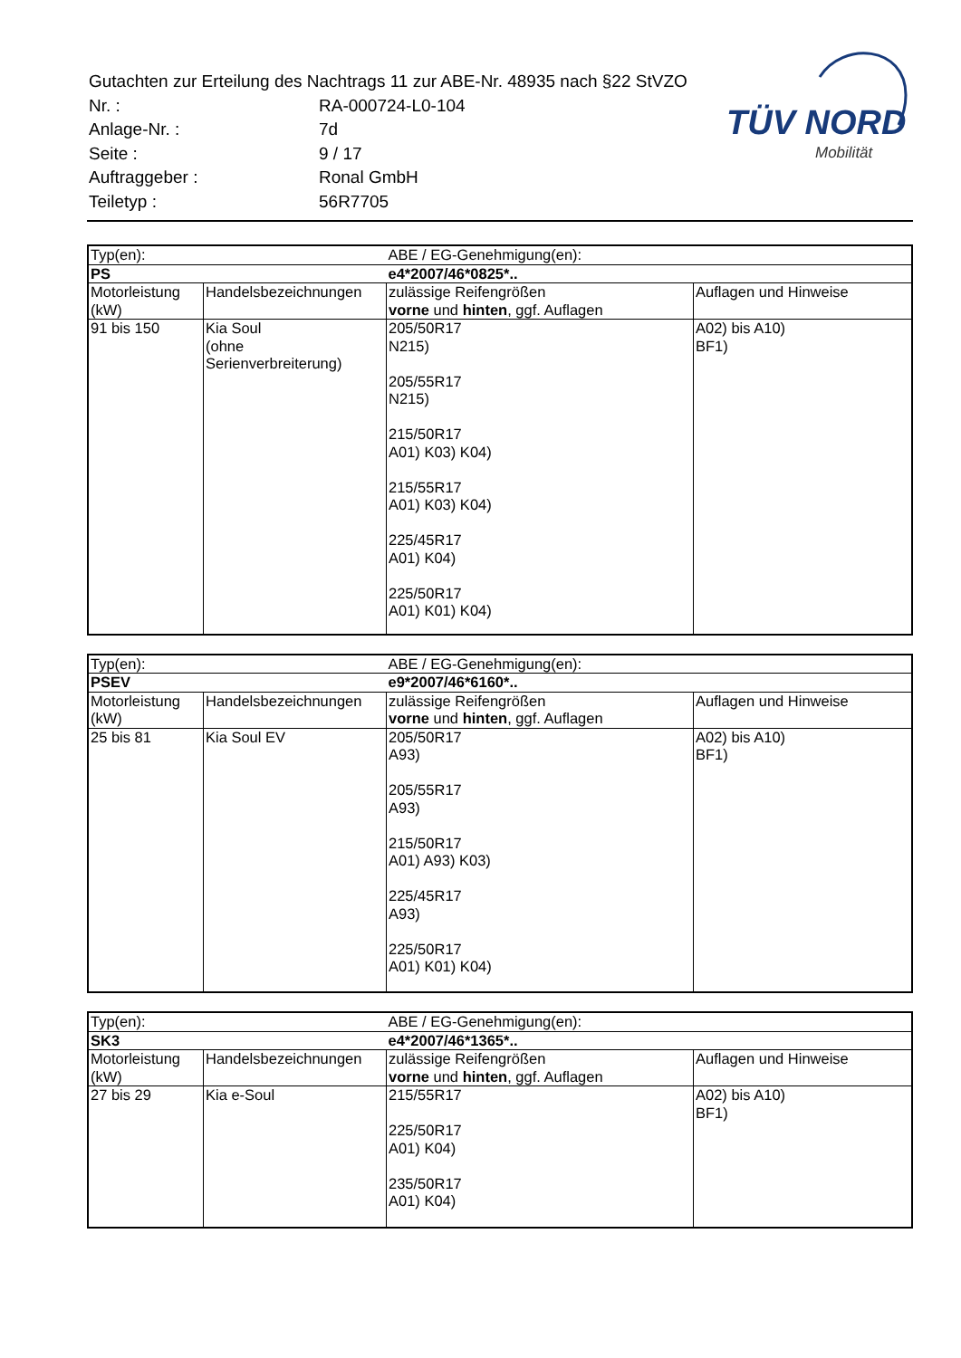| Gutachten zur Erteilung des Nachtrags 11 zur ABE-Nr. 48935 nach §22 StVZO | |
| Nr. : | RA-000724-L0-104 |
| Anlage-Nr. : | 7d |
| Seite : | 9 / 17 |
| Auftraggeber : | Ronal GmbH |
| Teiletyp : | 56R7705 |
TÜV NORD
Mobilität
| Typ(en): | | ABE / EG-Genehmigung(en): | |
| PS | | e4*2007/46*0825*.. | |
| Motorleistung (kW) | Handelsbezeichnungen | zulässige Reifengrößen vorne und hinten , ggf. Auflagen | Auflagen und Hinweise |
| 91 bis 150 | Kia Soul (ohne Serienverbreiterung) | 205/50R17 N215) 205/55R17 N215) 215/50R17 A01) K03) K04) 215/55R17 A01) K03) K04) 225/45R17 A01) K04) 225/50R17 A01) K01) K04) | A02) bis A10) BF1) |
| Typ(en): | | ABE / EG-Genehmigung(en): | |
| PSEV | | e9*2007/46*6160*.. | |
| Motorleistung (kW) | Handelsbezeichnungen | zulässige Reifengrößen vorne und hinten , ggf. Auflagen | Auflagen und Hinweise |
| 25 bis 81 | Kia Soul EV | 205/50R17 A93) 205/55R17 A93) 215/50R17 A01) A93) K03) 225/45R17 A93) 225/50R17 A01) K01) K04) | A02) bis A10) BF1) |
| Typ(en): | | ABE / EG-Genehmigung(en): | |
| SK3 | | e4*2007/46*1365*.. | |
| Motorleistung (kW) | Handelsbezeichnungen | zulässige Reifengrößen vorne und hinten , ggf. Auflagen | Auflagen und Hinweise |
| 27 bis 29 | Kia e-Soul | 215/55R17 225/50R17 A01) K04) 235/50R17 A01) K04) | A02) bis A10) BF1) |